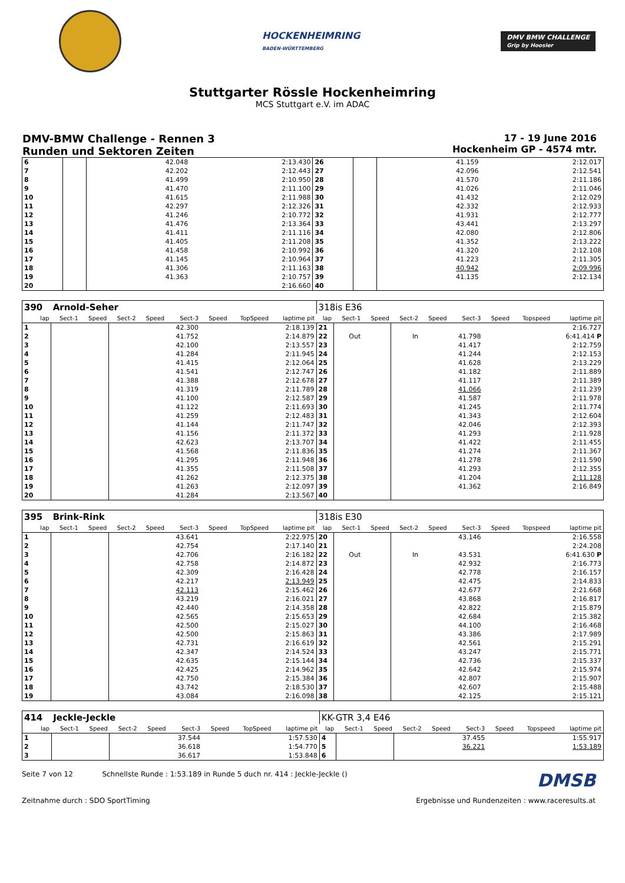HOCKENHEIMRING
BADEN-WÜRTTEMBERG
DMV BMW CHALLENGE
Grip by Hoosier
Stuttgarter Rössle Hockenheimring
MCS Stuttgart e.V. im ADAC
DMV-BMW Challenge - Rennen 3
Runden und Sektoren Zeiten
17 - 19 June 2016
Hockenheim GP - 4574 mtr.
| 6 | | | | | 42.048 | | | 2:13.430 | 26 | | | | | 41.159 | | | 2:12.017 |
| 7 | | | | | 42.202 | | | 2:12.443 | 27 | | | | | 42.096 | | | 2:12.541 |
| 8 | | | | | 41.499 | | | 2:10.950 | 28 | | | | | 41.570 | | | 2:11.186 |
| 9 | | | | | 41.470 | | | 2:11.100 | 29 | | | | | 41.026 | | | 2:11.046 |
| 10 | | | | | 41.615 | | | 2:11.988 | 30 | | | | | 41.432 | | | 2:12.029 |
| 11 | | | | | 42.297 | | | 2:12.326 | 31 | | | | | 42.332 | | | 2:12.933 |
| 12 | | | | | 41.246 | | | 2:10.772 | 32 | | | | | 41.931 | | | 2:12.777 |
| 13 | | | | | 41.476 | | | 2:13.364 | 33 | | | | | 43.441 | | | 2:13.297 |
| 14 | | | | | 41.411 | | | 2:11.116 | 34 | | | | | 42.080 | | | 2:12.806 |
| 15 | | | | | 41.405 | | | 2:11.208 | 35 | | | | | 41.352 | | | 2:13.222 |
| 16 | | | | | 41.458 | | | 2:10.992 | 36 | | | | | 41.320 | | | 2:12.108 |
| 17 | | | | | 41.145 | | | 2:10.964 | 37 | | | | | 41.223 | | | 2:11.305 |
| 18 | | | | | 41.306 | | | 2:11.163 | 38 | | | | | 40.942 | | | 2:09.996 |
| 19 | | | | | 41.363 | | | 2:10.757 | 39 | | | | | 41.135 | | | 2:12.134 |
| 20 | | | | | | | | 2:16.660 | 40 | | | | | | | | |
| 390 | Arnold-Seher | | | | | | | | 318is E36 | | | | | | | | |
| lap | Sect-1 | Speed | Sect-2 | Speed | Sect-3 | Speed | TopSpeed | laptime pit | lap | Sect-1 | Speed | Sect-2 | Speed | Sect-3 | Speed | Topspeed | laptime pit |
| 1 | | | | | 42.300 | | | 2:18.139 | 21 | | | | | | | | 2:16.727 |
| 2 | | | | | 41.752 | | | 2:14.879 | 22 | Out | | In | | 41.798 | | | 6:41.414 P |
| 3 | | | | | 42.100 | | | 2:13.557 | 23 | | | | | 41.417 | | | 2:12.759 |
| 4 | | | | | 41.284 | | | 2:11.945 | 24 | | | | | 41.244 | | | 2:12.153 |
| 5 | | | | | 41.415 | | | 2:12.064 | 25 | | | | | 41.628 | | | 2:13.229 |
| 6 | | | | | 41.541 | | | 2:12.747 | 26 | | | | | 41.182 | | | 2:11.889 |
| 7 | | | | | 41.388 | | | 2:12.678 | 27 | | | | | 41.117 | | | 2:11.389 |
| 8 | | | | | 41.319 | | | 2:11.789 | 28 | | | | | 41.066 | | | 2:11.239 |
| 9 | | | | | 41.100 | | | 2:12.587 | 29 | | | | | 41.587 | | | 2:11.978 |
| 10 | | | | | 41.122 | | | 2:11.693 | 30 | | | | | 41.245 | | | 2:11.774 |
| 11 | | | | | 41.259 | | | 2:12.483 | 31 | | | | | 41.343 | | | 2:12.604 |
| 12 | | | | | 41.144 | | | 2:11.747 | 32 | | | | | 42.046 | | | 2:12.393 |
| 13 | | | | | 41.156 | | | 2:11.372 | 33 | | | | | 41.293 | | | 2:11.928 |
| 14 | | | | | 42.623 | | | 2:13.707 | 34 | | | | | 41.422 | | | 2:11.455 |
| 15 | | | | | 41.568 | | | 2:11.836 | 35 | | | | | 41.274 | | | 2:11.367 |
| 16 | | | | | 41.295 | | | 2:11.948 | 36 | | | | | 41.278 | | | 2:11.590 |
| 17 | | | | | 41.355 | | | 2:11.508 | 37 | | | | | 41.293 | | | 2:12.355 |
| 18 | | | | | 41.262 | | | 2:12.375 | 38 | | | | | 41.204 | | | 2:11.128 |
| 19 | | | | | 41.263 | | | 2:12.097 | 39 | | | | | 41.362 | | | 2:16.849 |
| 20 | | | | | 41.284 | | | 2:13.567 | 40 | | | | | | | | |
| 395 | Brink-Rink | | | | | | | | 318is E30 | | | | | | | | |
| lap | Sect-1 | Speed | Sect-2 | Speed | Sect-3 | Speed | TopSpeed | laptime pit | lap | Sect-1 | Speed | Sect-2 | Speed | Sect-3 | Speed | Topspeed | laptime pit |
| 1 | | | | | 43.641 | | | 2:22.975 | 20 | | | | | 43.146 | | | 2:16.558 |
| 2 | | | | | 42.754 | | | 2:17.140 | 21 | | | | | | | | 2:24.208 |
| 3 | | | | | 42.706 | | | 2:16.182 | 22 | Out | | In | | 43.531 | | | 6:41.630 P |
| 4 | | | | | 42.758 | | | 2:14.872 | 23 | | | | | 42.932 | | | 2:16.773 |
| 5 | | | | | 42.309 | | | 2:16.428 | 24 | | | | | 42.778 | | | 2:16.157 |
| 6 | | | | | 42.217 | | | 2:13.949 | 25 | | | | | 42.475 | | | 2:14.833 |
| 7 | | | | | 42.113 | | | 2:15.462 | 26 | | | | | 42.677 | | | 2:21.668 |
| 8 | | | | | 43.219 | | | 2:16.021 | 27 | | | | | 43.868 | | | 2:16.817 |
| 9 | | | | | 42.440 | | | 2:14.358 | 28 | | | | | 42.822 | | | 2:15.879 |
| 10 | | | | | 42.565 | | | 2:15.653 | 29 | | | | | 42.684 | | | 2:15.382 |
| 11 | | | | | 42.500 | | | 2:15.027 | 30 | | | | | 44.100 | | | 2:16.468 |
| 12 | | | | | 42.500 | | | 2:15.863 | 31 | | | | | 43.386 | | | 2:17.989 |
| 13 | | | | | 42.731 | | | 2:16.619 | 32 | | | | | 42.561 | | | 2:15.291 |
| 14 | | | | | 42.347 | | | 2:14.524 | 33 | | | | | 43.247 | | | 2:15.771 |
| 15 | | | | | 42.635 | | | 2:15.144 | 34 | | | | | 42.736 | | | 2:15.337 |
| 16 | | | | | 42.425 | | | 2:14.962 | 35 | | | | | 42.642 | | | 2:15.974 |
| 17 | | | | | 42.750 | | | 2:15.384 | 36 | | | | | 42.807 | | | 2:15.907 |
| 18 | | | | | 43.742 | | | 2:18.530 | 37 | | | | | 42.607 | | | 2:15.488 |
| 19 | | | | | 43.084 | | | 2:16.098 | 38 | | | | | 42.125 | | | 2:15.121 |
| 414 | Jeckle-Jeckle | | | | | | | | KK-GTR 3,4 E46 | | | | | | | | |
| lap | Sect-1 | Speed | Sect-2 | Speed | Sect-3 | Speed | TopSpeed | laptime pit | lap | Sect-1 | Speed | Sect-2 | Speed | Sect-3 | Speed | Topspeed | laptime pit |
| 1 | | | | | 37.544 | | | 1:57.530 | 4 | | | | | 37.455 | | | 1:55.917 |
| 2 | | | | | 36.618 | | | 1:54.770 | 5 | | | | | 36.221 | | | 1:53.189 |
| 3 | | | | | 36.617 | | | 1:53.848 | 6 | | | | | | | | |
Seite 7 von 12 Schnellste Runde : 1:53.189 in Runde 5 duch nr. 414 : Jeckle-Jeckle ()
DMSB
Zeitnahme durch : SDO SportTiming
Ergebnisse und Rundenzeiten : www.raceresults.at